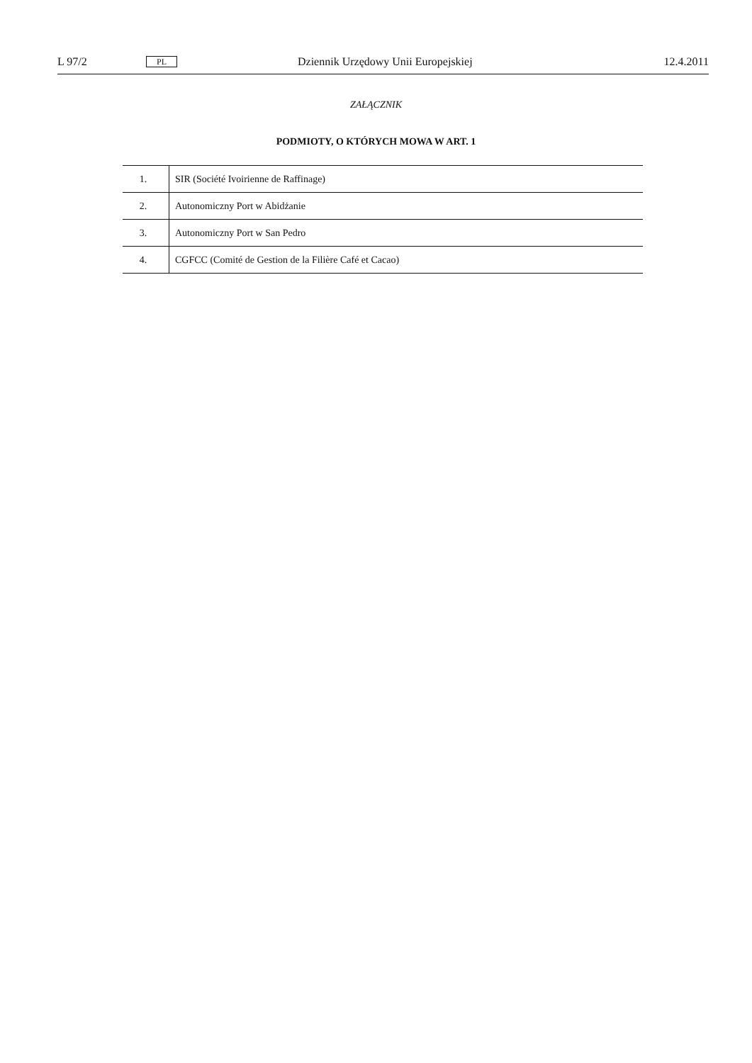L 97/2 PL Dziennik Urzędowy Unii Europejskiej 12.4.2011
ZAŁĄCZNIK
PODMIOTY, O KTÓRYCH MOWA W ART. 1
| 1. | SIR (Société Ivoirienne de Raffinage) |
| 2. | Autonomiczny Port w Abidżanie |
| 3. | Autonomiczny Port w San Pedro |
| 4. | CGFCC (Comité de Gestion de la Filière Café et Cacao) |